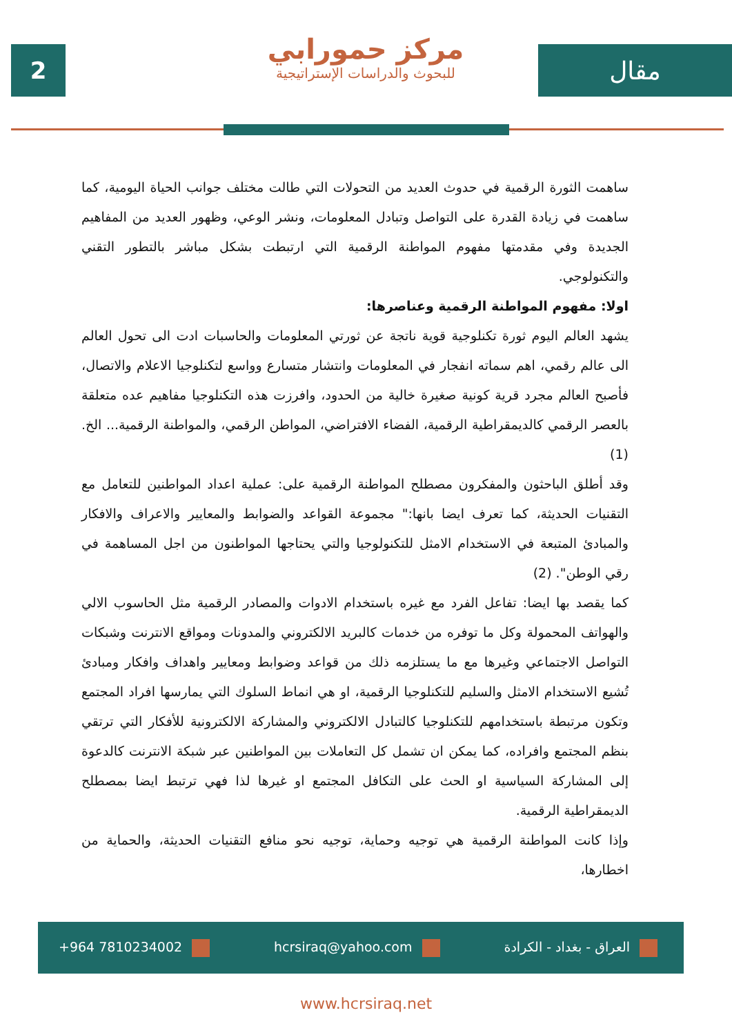2
مركز حمورابي
للبحوث والدراسات الإستراتيجية
مقال
ساهمت الثورة الرقمية في حدوث العديد من التحولات التي طالت مختلف جوانب الحياة اليومية، كما ساهمت في زيادة القدرة على التواصل وتبادل المعلومات، ونشر الوعي، وظهور العديد من المفاهيم الجديدة وفي مقدمتها مفهوم المواطنة الرقمية التي ارتبطت بشكل مباشر بالتطور التقني والتكنولوجي.
اولا: مفهوم المواطنة الرقمية وعناصرها:
يشهد العالم اليوم ثورة تكنلوجية قوية ناتجة عن ثورتي المعلومات والحاسبات ادت الى تحول العالم الى عالم رقمي، اهم سماته انفجار في المعلومات وانتشار متسارع وواسع لتكنلوجيا الاعلام والاتصال، فأصبح العالم مجرد قرية كونية صغيرة خالية من الحدود، وافرزت هذه التكنلوجيا مفاهيم عده متعلقة بالعصر الرقمي كالديمقراطية الرقمية، الفضاء الافتراضي، المواطن الرقمي، والمواطنة الرقمية... الخ. (1)
وقد أطلق الباحثون والمفكرون مصطلح المواطنة الرقمية على: عملية اعداد المواطنين للتعامل مع التقنيات الحديثة، كما تعرف ايضا بانها:" مجموعة القواعد والضوابط والمعايير والاعراف والافكار والمبادئ المتبعة في الاستخدام الامثل للتكنولوجيا والتي يحتاجها المواطنون من اجل المساهمة في رقي الوطن". (2)
كما يقصد بها ايضا: تفاعل الفرد مع غيره باستخدام الادوات والمصادر الرقمية مثل الحاسوب الالي والهواتف المحمولة وكل ما توفره من خدمات كالبريد الالكتروني والمدونات ومواقع الانترنت وشبكات التواصل الاجتماعي وغيرها مع ما يستلزمه ذلك من قواعد وضوابط ومعايير واهداف وافكار ومبادئ تُشيع الاستخدام الامثل والسليم للتكنلوجيا الرقمية، او هي انماط السلوك التي يمارسها افراد المجتمع وتكون مرتبطة باستخدامهم للتكنلوجيا كالتبادل الالكتروني والمشاركة الالكترونية للأفكار التي ترتقي بنظم المجتمع وافراده، كما يمكن ان تشمل كل التعاملات بين المواطنين عبر شبكة الانترنت كالدعوة إلى المشاركة السياسية او الحث على التكافل المجتمع او غيرها لذا فهي ترتبط ايضا بمصطلح الديمقراطية الرقمية.
وإذا كانت المواطنة الرقمية هي توجيه وحماية، توجيه نحو منافع التقنيات الحديثة، والحماية من اخطارها،
+964 7810234002 hcrsiraq@yahoo.com العراق - بغداد - الكرادة
www.hcrsiraq.net